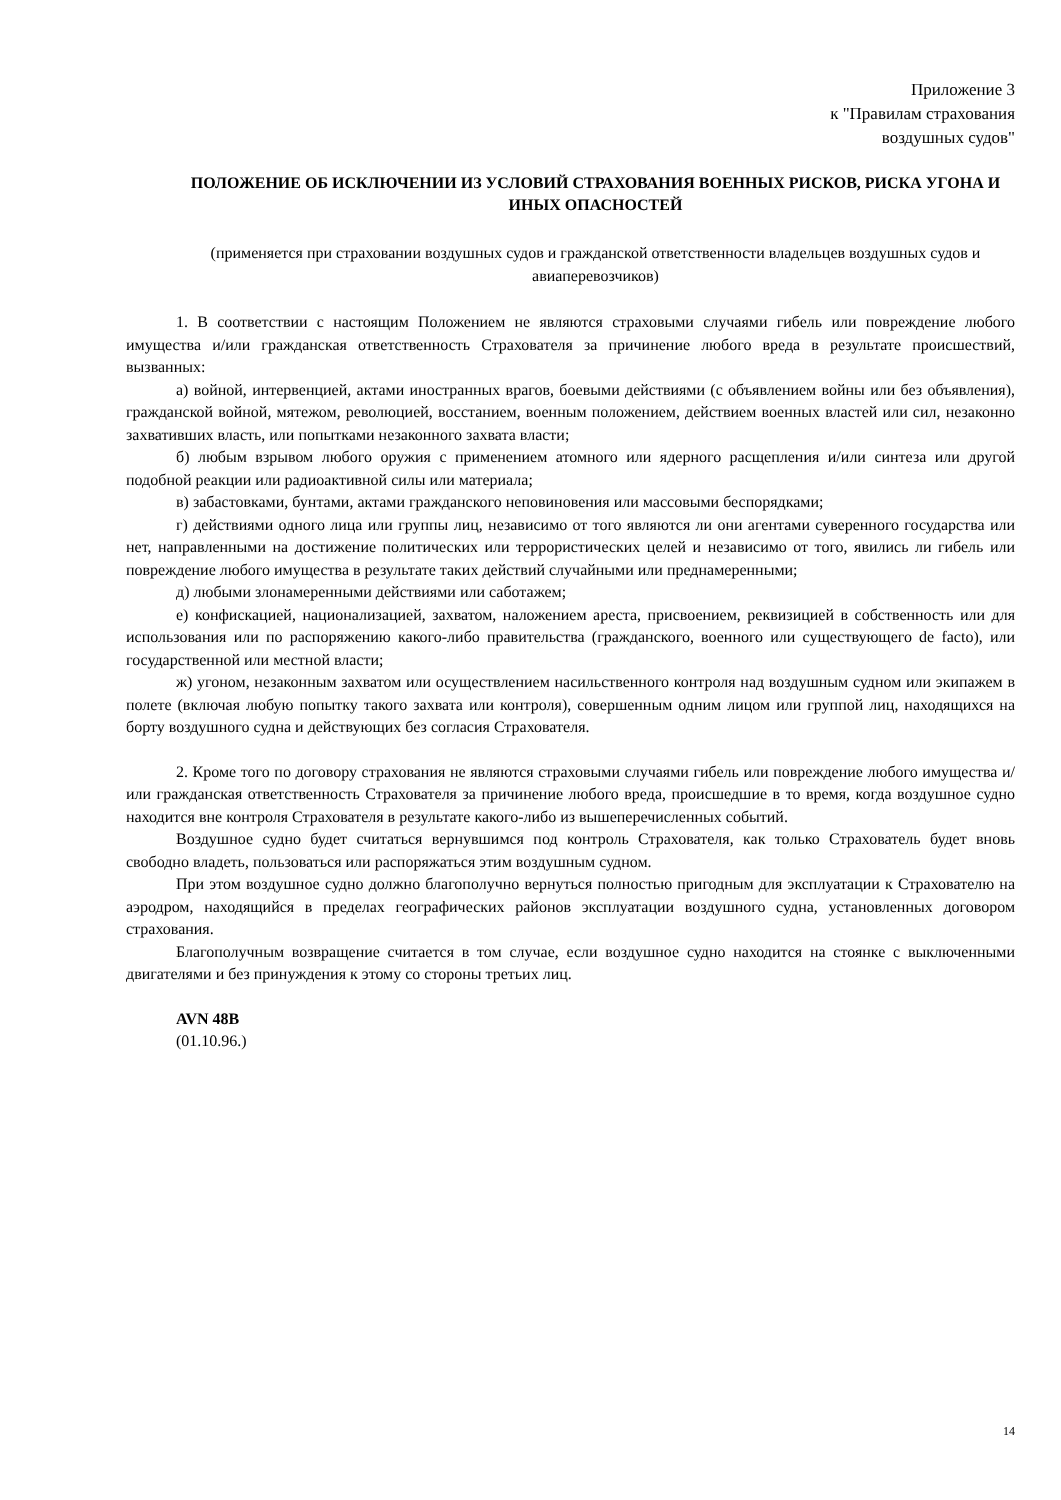Приложение 3
к "Правилам страхования
воздушных судов"
ПОЛОЖЕНИЕ ОБ ИСКЛЮЧЕНИИ ИЗ УСЛОВИЙ СТРАХОВАНИЯ ВОЕННЫХ РИСКОВ, РИСКА УГОНА И ИНЫХ ОПАСНОСТЕЙ
(применяется при страховании воздушных судов и гражданской ответственности владельцев воздушных судов и авиаперевозчиков)
1. В соответствии с настоящим Положением не являются страховыми случаями гибель или повреждение любого имущества и/или гражданская ответственность Страхователя за причинение любого вреда в результате происшествий, вызванных:
а) войной, интервенцией, актами иностранных врагов, боевыми действиями (с объявлением войны или без объявления), гражданской войной, мятежом, революцией, восстанием, военным положением, действием военных властей или сил, незаконно захвативших власть, или попытками незаконного захвата власти;
б) любым взрывом любого оружия с применением атомного или ядерного расщепления и/или синтеза или другой подобной реакции или радиоактивной силы или материала;
в) забастовками, бунтами, актами гражданского неповиновения или массовыми беспорядками;
г) действиями одного лица или группы лиц, независимо от того являются ли они агентами суверенного государства или нет, направленными на достижение политических или террористических целей и независимо от того, явились ли гибель или повреждение любого имущества в результате таких действий случайными или преднамеренными;
д) любыми злонамеренными действиями или саботажем;
е) конфискацией, национализацией, захватом, наложением ареста, присвоением, реквизицией в собственность или для использования или по распоряжению какого-либо правительства (гражданского, военного или существующего de facto), или государственной или местной власти;
ж) угоном, незаконным захватом или осуществлением насильственного контроля над воздушным судном или экипажем в полете (включая любую попытку такого захвата или контроля), совершенным одним лицом или группой лиц, находящихся на борту воздушного судна и действующих без согласия Страхователя.
2. Кроме того по договору страхования не являются страховыми случаями гибель или повреждение любого имущества и/или гражданская ответственность Страхователя за причинение любого вреда, происшедшие в то время, когда воздушное судно находится вне контроля Страхователя в результате какого-либо из вышеперечисленных событий.
Воздушное судно будет считаться вернувшимся под контроль Страхователя, как только Страхователь будет вновь свободно владеть, пользоваться или распоряжаться этим воздушным судном.
При этом воздушное судно должно благополучно вернуться полностью пригодным для эксплуатации к Страхователю на аэродром, находящийся в пределах географических районов эксплуатации воздушного судна, установленных договором страхования.
Благополучным возвращение считается в том случае, если воздушное судно находится на стоянке с выключенными двигателями и без принуждения к этому со стороны третьих лиц.
AVN 48B
(01.10.96.)
14